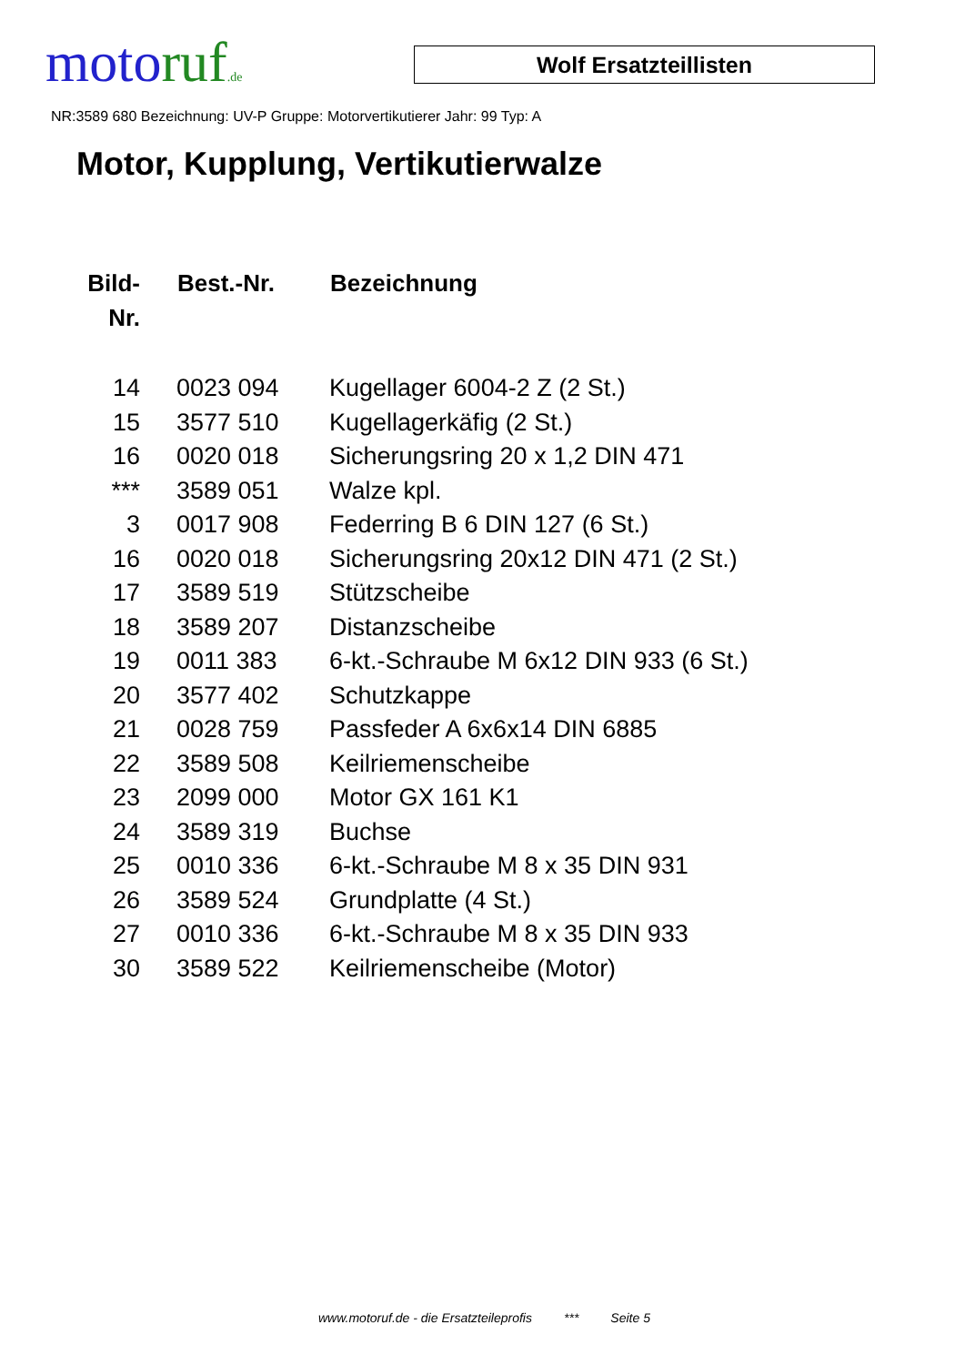moto ruf.de
Wolf Ersatzteillisten
NR:3589 680 Bezeichnung: UV-P Gruppe: Motorvertikutierer Jahr: 99 Typ: A
Motor, Kupplung, Vertikutierwalze
| Bild- Nr. | Best.-Nr. | Bezeichnung |
| --- | --- | --- |
| 14 | 0023 094 | Kugellager 6004-2 Z (2 St.) |
| 15 | 3577 510 | Kugellagerkäfig (2 St.) |
| 16 | 0020 018 | Sicherungsring 20 x 1,2 DIN 471 |
| *** | 3589 051 | Walze kpl. |
| 3 | 0017 908 | Federring B 6 DIN 127 (6 St.) |
| 16 | 0020 018 | Sicherungsring 20x12 DIN 471 (2 St.) |
| 17 | 3589 519 | Stützscheibe |
| 18 | 3589 207 | Distanzscheibe |
| 19 | 0011 383 | 6-kt.-Schraube M 6x12 DIN 933 (6 St.) |
| 20 | 3577 402 | Schutzkappe |
| 21 | 0028 759 | Passfeder A 6x6x14 DIN 6885 |
| 22 | 3589 508 | Keilriemenscheibe |
| 23 | 2099 000 | Motor GX 161 K1 |
| 24 | 3589 319 | Buchse |
| 25 | 0010 336 | 6-kt.-Schraube M 8 x 35 DIN 931 |
| 26 | 3589 524 | Grundplatte (4 St.) |
| 27 | 0010 336 | 6-kt.-Schraube M 8 x 35 DIN 933 |
| 30 | 3589 522 | Keilriemenscheibe (Motor) |
www.motoruf.de - die Ersatzteileprofis *** Seite 5